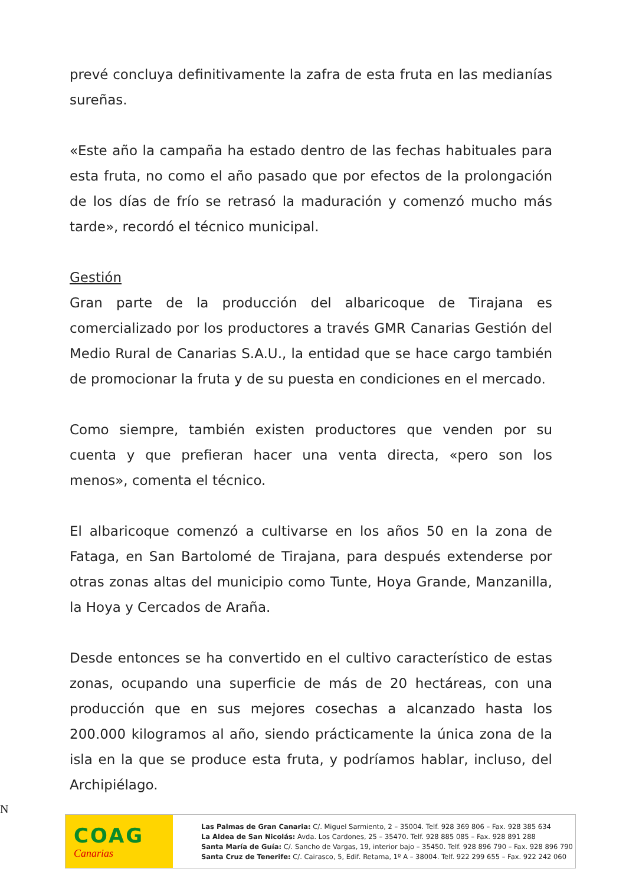prevé concluya definitivamente la zafra de esta fruta en las medianías sureñas.
«Este año la campaña ha estado dentro de las fechas habituales para esta fruta, no como el año pasado que por efectos de la prolongación de los días de frío se retrasó la maduración y comenzó mucho más tarde», recordó el técnico municipal.
Gestión
Gran parte de la producción del albaricoque de Tirajana es comercializado por los productores a través GMR Canarias Gestión del Medio Rural de Canarias S.A.U., la entidad que se hace cargo también de promocionar la fruta y de su puesta en condiciones en el mercado.
Como siempre, también existen productores que venden por su cuenta y que prefieran hacer una venta directa, «pero son los menos», comenta el técnico.
El albaricoque comenzó a cultivarse en los años 50 en la zona de Fataga, en San Bartolomé de Tirajana, para después extenderse por otras zonas altas del municipio como Tunte, Hoya Grande, Manzanilla, la Hoya y Cercados de Araña.
Desde entonces se ha convertido en el cultivo característico de estas zonas, ocupando una superficie de más de 20 hectáreas, con una producción que en sus mejores cosechas a alcanzado hasta los 200.000 kilogramos al año, siendo prácticamente la única zona de la isla en la que se produce esta fruta, y podríamos hablar, incluso, del Archipiélago.
N
COAG
Canarias
Las Palmas de Gran Canaria: C/. Miguel Sarmiento, 2 – 35004. Telf. 928 369 806 – Fax. 928 385 634
La Aldea de San Nicolás: Avda. Los Cardones, 25 – 35470. Telf. 928 885 085 – Fax. 928 891 288
Santa María de Guía: C/. Sancho de Vargas, 19, interior bajo – 35450. Telf. 928 896 790 – Fax. 928 896 790
Santa Cruz de Tenerife: C/. Cairasco, 5, Edif. Retama, 1º A – 38004. Telf. 922 299 655 – Fax. 922 242 060